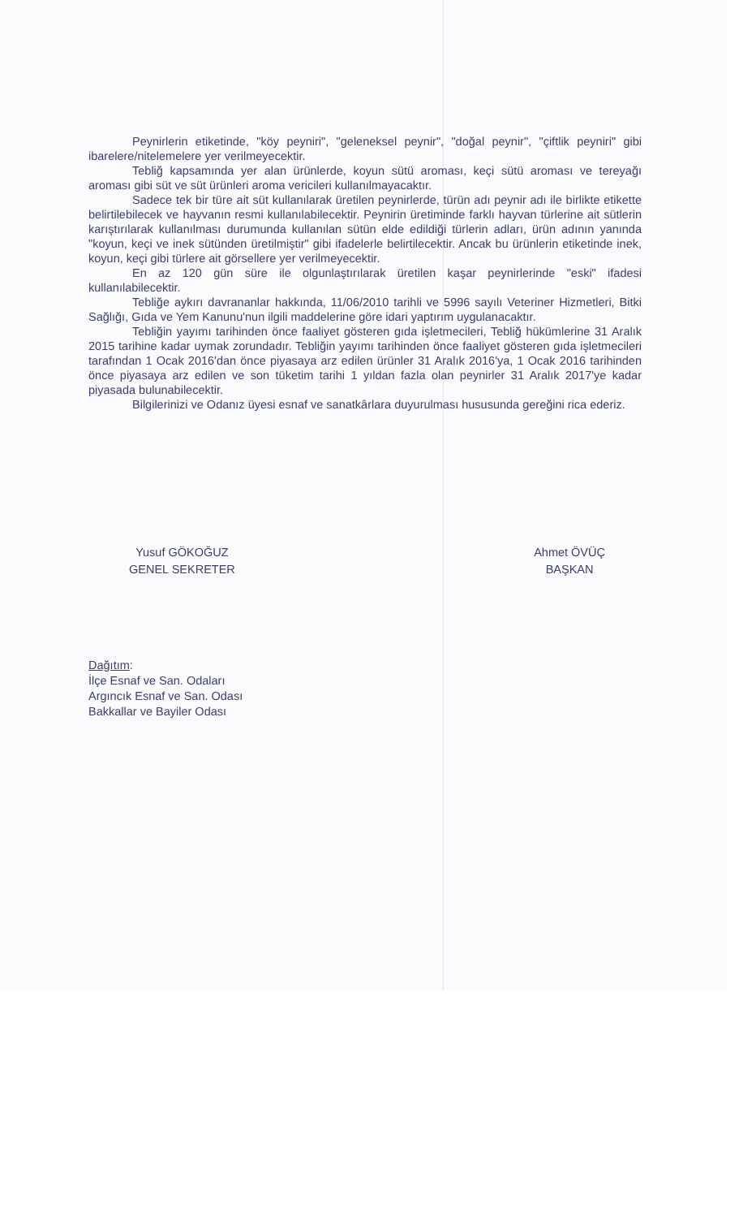Peynirlerin etiketinde, "köy peyniri", "geleneksel peynir", "doğal peynir", "çiftlik peyniri" gibi ibarelere/nitelemelere yer verilmeyecektir.
Tebliğ kapsamında yer alan ürünlerde, koyun sütü aroması, keçi sütü aroması ve tereyağı aroması gibi süt ve süt ürünleri aroma vericileri kullanılmayacaktır.
Sadece tek bir türe ait süt kullanılarak üretilen peynirlerde, türün adı peynir adı ile birlikte etikette belirtilebilecek ve hayvanın resmi kullanılabilecektir. Peynirin üretiminde farklı hayvan türlerine ait sütlerin karıştırılarak kullanılması durumunda kullanılan sütün elde edildiği türlerin adları, ürün adının yanında "koyun, keçi ve inek sütünden üretilmiştir" gibi ifadelerle belirtilecektir. Ancak bu ürünlerin etiketinde inek, koyun, keçi gibi türlere ait görsellere yer verilmeyecektir.
En az 120 gün süre ile olgunlaştırılarak üretilen kaşar peynirlerinde "eski" ifadesi kullanılabilecektir.
Tebliğe aykırı davrananlar hakkında, 11/06/2010 tarihli ve 5996 sayılı Veteriner Hizmetleri, Bitki Sağlığı, Gıda ve Yem Kanunu'nun ilgili maddelerine göre idari yaptırım uygulanacaktır.
Tebliğin yayımı tarihinden önce faaliyet gösteren gıda işletmecileri, Tebliğ hükümlerine 31 Aralık 2015 tarihine kadar uymak zorundadır. Tebliğin yayımı tarihinden önce faaliyet gösteren gıda işletmecileri tarafından 1 Ocak 2016'dan önce piyasaya arz edilen ürünler 31 Aralık 2016'ya, 1 Ocak 2016 tarihinden önce piyasaya arz edilen ve son tüketim tarihi 1 yıldan fazla olan peynirler 31 Aralık 2017'ye kadar piyasada bulunabilecektir.
Bilgilerinizi ve Odanız üyesi esnaf ve sanatkârlara duyurulması hususunda gereğini rica ederiz.
Yusuf GÖKOĞUZ
GENEL SEKRETER
Ahmet ÖVÜÇ
BAŞKAN
Dağıtım:
İlçe Esnaf ve San. Odaları
Argıncık Esnaf ve San. Odası
Bakkallar ve Bayiler Odası